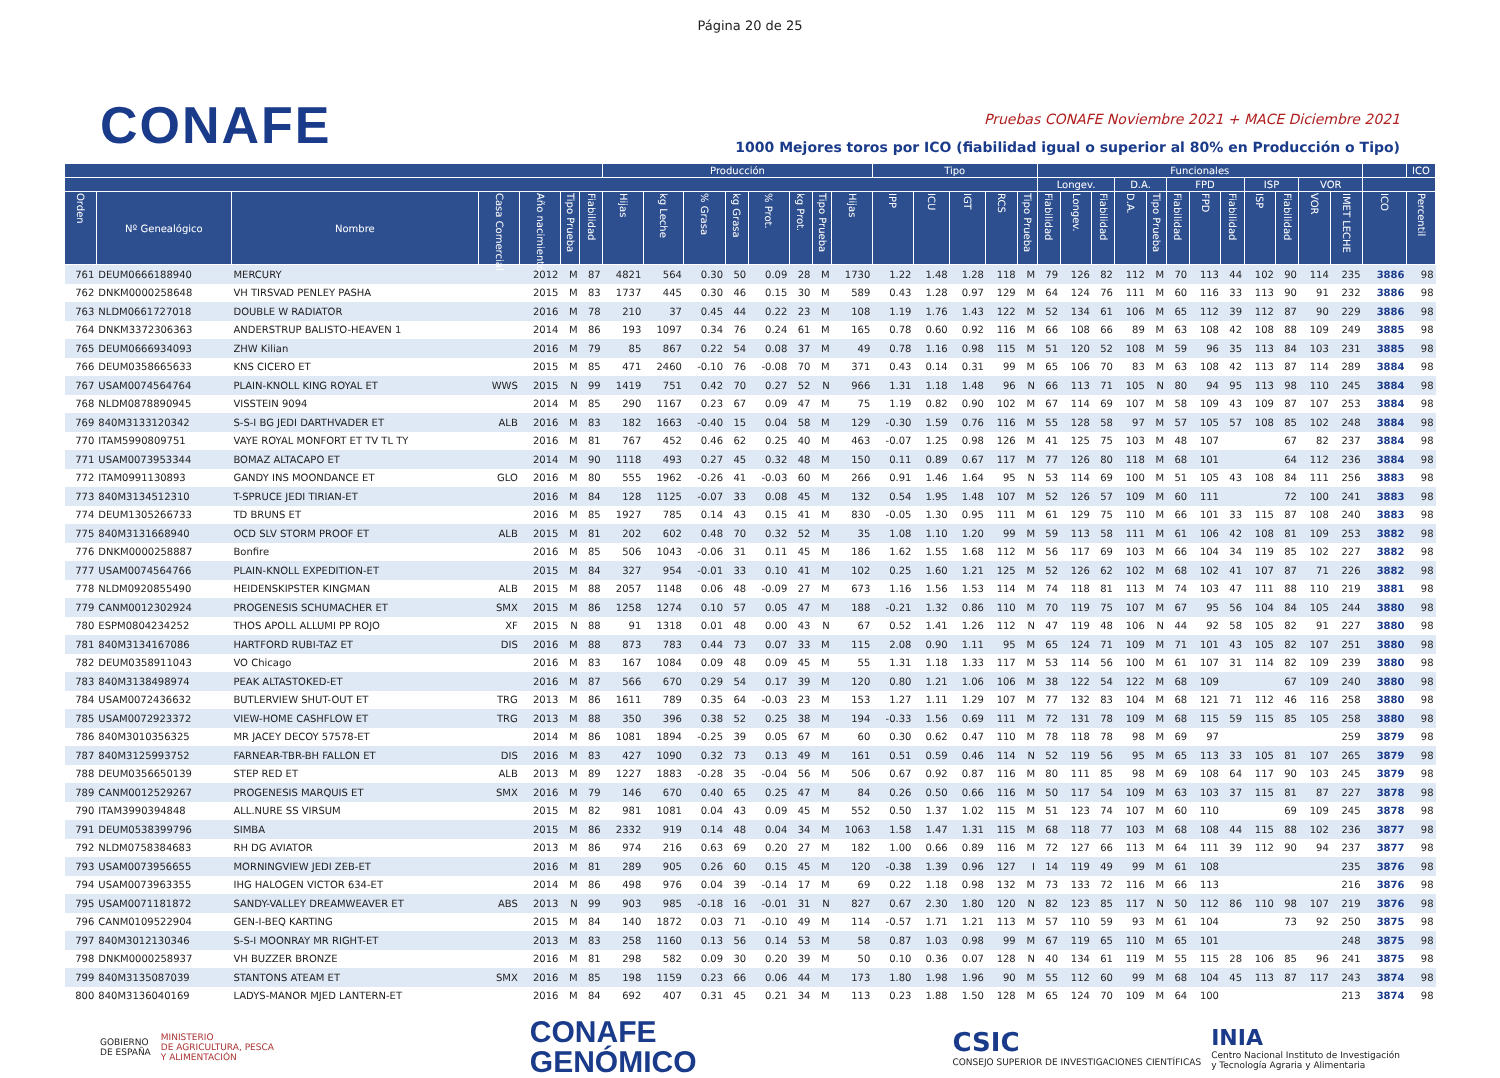Página 20 de 25
CONAFE
Pruebas CONAFE Noviembre 2021 + MACE Diciembre 2021
1000 Mejores toros por ICO (fiabilidad igual o superior al 80% en Producción o Tipo)
| | | | | | | | Producción | | | | | | | | Tipo | | | | | Funcionales | | | | | | | | | | | | | ICO |
| --- | --- | --- | --- | --- | --- | --- | --- | --- | --- | --- | --- | --- | --- | --- | --- | --- | --- | --- | --- | --- | --- | --- | --- | --- | --- | --- | --- | --- | --- | --- | --- | --- | --- |
| | | | | | | | | | | | | | | | | | | | | Longev. | | | D.A. | | FPD | | | ISP | | VOR | | | |
| Orden | Nº Genealógico | Nombre | Casa Comercial | Año nacimiento | Tipo Prueba | Fiabilidad | Hijas | kg Leche | % Grasa | kg Grasa | % Prot. | kg Prot. | Tipo Prueba | Hijas | IPP | ICU | IGT | RCS | Tipo Prueba | Fiabilidad | Longev. | Fiabilidad | D.A. | Tipo Prueba | Fiabilidad | FPD | Fiabilidad | ISP | Fiabilidad | VOR | IMET LECHE | ICO | Percentil |
| 761 | DEUM0666188940 | MERCURY | | 2012 | M | 87 | 4821 | 564 | 0.30 | 50 | 0.09 | 28 | M | 1730 | 1.22 | 1.48 | 1.28 | 118 | M | 79 | 126 | 82 | 112 | M | 70 | 113 | 44 | 102 | 90 | 114 | 235 | 3886 | 98 |
| 762 | DNKM0000258648 | VH TIRSVAD PENLEY PASHA | | 2015 | M | 83 | 1737 | 445 | 0.30 | 46 | 0.15 | 30 | M | 589 | 0.43 | 1.28 | 0.97 | 129 | M | 64 | 124 | 76 | 111 | M | 60 | 116 | 33 | 113 | 90 | 91 | 232 | 3886 | 98 |
| 763 | NLDM0661727018 | DOUBLE W RADIATOR | | 2016 | M | 78 | 210 | 37 | 0.45 | 44 | 0.22 | 23 | M | 108 | 1.19 | 1.76 | 1.43 | 122 | M | 52 | 134 | 61 | 106 | M | 65 | 112 | 39 | 112 | 87 | 90 | 229 | 3886 | 98 |
| 764 | DNKM3372306363 | ANDERSTRUP BALISTO-HEAVEN 1 | | 2014 | M | 86 | 193 | 1097 | 0.34 | 76 | 0.24 | 61 | M | 165 | 0.78 | 0.60 | 0.92 | 116 | M | 66 | 108 | 66 | 89 | M | 63 | 108 | 42 | 108 | 88 | 109 | 249 | 3885 | 98 |
| 765 | DEUM0666934093 | ZHW Kilian | | 2016 | M | 79 | 85 | 867 | 0.22 | 54 | 0.08 | 37 | M | 49 | 0.78 | 1.16 | 0.98 | 115 | M | 51 | 120 | 52 | 108 | M | 59 | 96 | 35 | 113 | 84 | 103 | 231 | 3885 | 98 |
| 766 | DEUM0358665633 | KNS CICERO ET | | 2015 | M | 85 | 471 | 2460 | -0.10 | 76 | -0.08 | 70 | M | 371 | 0.43 | 0.14 | 0.31 | 99 | M | 65 | 106 | 70 | 83 | M | 63 | 108 | 42 | 113 | 87 | 114 | 289 | 3884 | 98 |
| 767 | USAM0074564764 | PLAIN-KNOLL KING ROYAL ET | WWS | 2015 | N | 99 | 1419 | 751 | 0.42 | 70 | 0.27 | 52 | N | 966 | 1.31 | 1.18 | 1.48 | 96 | N | 66 | 113 | 71 | 105 | N | 80 | 94 | 95 | 113 | 98 | 110 | 245 | 3884 | 98 |
| 768 | NLDM0878890945 | VISSTEIN 9094 | | 2014 | M | 85 | 290 | 1167 | 0.23 | 67 | 0.09 | 47 | M | 75 | 1.19 | 0.82 | 0.90 | 102 | M | 67 | 114 | 69 | 107 | M | 58 | 109 | 43 | 109 | 87 | 107 | 253 | 3884 | 98 |
| 769 | 840M3133120342 | S-S-I BG JEDI DARTHVADER ET | ALB | 2016 | M | 83 | 182 | 1663 | -0.40 | 15 | 0.04 | 58 | M | 129 | -0.30 | 1.59 | 0.76 | 116 | M | 55 | 128 | 58 | 97 | M | 57 | 105 | 57 | 108 | 85 | 102 | 248 | 3884 | 98 |
| 770 | ITAM5990809751 | VAYE ROYAL MONFORT ET TV TL TY | | 2016 | M | 81 | 767 | 452 | 0.46 | 62 | 0.25 | 40 | M | 463 | -0.07 | 1.25 | 0.98 | 126 | M | 41 | 125 | 75 | 103 | M | 48 | 107 | | | 67 | 82 | 237 | 3884 | 98 |
| 771 | USAM0073953344 | BOMAZ ALTACAPO ET | | 2014 | M | 90 | 1118 | 493 | 0.27 | 45 | 0.32 | 48 | M | 150 | 0.11 | 0.89 | 0.67 | 117 | M | 77 | 126 | 80 | 118 | M | 68 | 101 | | | 64 | 112 | 236 | 3884 | 98 |
| 772 | ITAM0991130893 | GANDY INS MOONDANCE ET | GLO | 2016 | M | 80 | 555 | 1962 | -0.26 | 41 | -0.03 | 60 | M | 266 | 0.91 | 1.46 | 1.64 | 95 | N | 53 | 114 | 69 | 100 | M | 51 | 105 | 43 | 108 | 84 | 111 | 256 | 3883 | 98 |
| 773 | 840M3134512310 | T-SPRUCE JEDI TIRIAN-ET | | 2016 | M | 84 | 128 | 1125 | -0.07 | 33 | 0.08 | 45 | M | 132 | 0.54 | 1.95 | 1.48 | 107 | M | 52 | 126 | 57 | 109 | M | 60 | 111 | | | 72 | 100 | 241 | 3883 | 98 |
| 774 | DEUM1305266733 | TD BRUNS ET | | 2016 | M | 85 | 1927 | 785 | 0.14 | 43 | 0.15 | 41 | M | 830 | -0.05 | 1.30 | 0.95 | 111 | M | 61 | 129 | 75 | 110 | M | 66 | 101 | 33 | 115 | 87 | 108 | 240 | 3883 | 98 |
| 775 | 840M3131668940 | OCD SLV STORM PROOF ET | ALB | 2015 | M | 81 | 202 | 602 | 0.48 | 70 | 0.32 | 52 | M | 35 | 1.08 | 1.10 | 1.20 | 99 | M | 59 | 113 | 58 | 111 | M | 61 | 106 | 42 | 108 | 81 | 109 | 253 | 3882 | 98 |
| 776 | DNKM0000258887 | Bonfire | | 2016 | M | 85 | 506 | 1043 | -0.06 | 31 | 0.11 | 45 | M | 186 | 1.62 | 1.55 | 1.68 | 112 | M | 56 | 117 | 69 | 103 | M | 66 | 104 | 34 | 119 | 85 | 102 | 227 | 3882 | 98 |
| 777 | USAM0074564766 | PLAIN-KNOLL EXPEDITION-ET | | 2015 | M | 84 | 327 | 954 | -0.01 | 33 | 0.10 | 41 | M | 102 | 0.25 | 1.60 | 1.21 | 125 | M | 52 | 126 | 62 | 102 | M | 68 | 102 | 41 | 107 | 87 | 71 | 226 | 3882 | 98 |
| 778 | NLDM0920855490 | HEIDENSKIPSTER KINGMAN | ALB | 2015 | M | 88 | 2057 | 1148 | 0.06 | 48 | -0.09 | 27 | M | 673 | 1.16 | 1.56 | 1.53 | 114 | M | 74 | 118 | 81 | 113 | M | 74 | 103 | 47 | 111 | 88 | 110 | 219 | 3881 | 98 |
| 779 | CANM0012302924 | PROGENESIS SCHUMACHER ET | SMX | 2015 | M | 86 | 1258 | 1274 | 0.10 | 57 | 0.05 | 47 | M | 188 | -0.21 | 1.32 | 0.86 | 110 | M | 70 | 119 | 75 | 107 | M | 67 | 95 | 56 | 104 | 84 | 105 | 244 | 3880 | 98 |
| 780 | ESPM0804234252 | THOS APOLL ALLUMI PP ROJO | XF | 2015 | N | 88 | 91 | 1318 | 0.01 | 48 | 0.00 | 43 | N | 67 | 0.52 | 1.41 | 1.26 | 112 | N | 47 | 119 | 48 | 106 | N | 44 | 92 | 58 | 105 | 82 | 91 | 227 | 3880 | 98 |
| 781 | 840M3134167086 | HARTFORD RUBI-TAZ ET | DIS | 2016 | M | 88 | 873 | 783 | 0.44 | 73 | 0.07 | 33 | M | 115 | 2.08 | 0.90 | 1.11 | 95 | M | 65 | 124 | 71 | 109 | M | 71 | 101 | 43 | 105 | 82 | 107 | 251 | 3880 | 98 |
| 782 | DEUM0358911043 | VO Chicago | | 2016 | M | 83 | 167 | 1084 | 0.09 | 48 | 0.09 | 45 | M | 55 | 1.31 | 1.18 | 1.33 | 117 | M | 53 | 114 | 56 | 100 | M | 61 | 107 | 31 | 114 | 82 | 109 | 239 | 3880 | 98 |
| 783 | 840M3138498974 | PEAK ALTASTOKED-ET | | 2016 | M | 87 | 566 | 670 | 0.29 | 54 | 0.17 | 39 | M | 120 | 0.80 | 1.21 | 1.06 | 106 | M | 38 | 122 | 54 | 122 | M | 68 | 109 | | | 67 | 109 | 240 | 3880 | 98 |
| 784 | USAM0072436632 | BUTLERVIEW SHUT-OUT ET | TRG | 2013 | M | 86 | 1611 | 789 | 0.35 | 64 | -0.03 | 23 | M | 153 | 1.27 | 1.11 | 1.29 | 107 | M | 77 | 132 | 83 | 104 | M | 68 | 121 | 71 | 112 | 46 | 116 | 258 | 3880 | 98 |
| 785 | USAM0072923372 | VIEW-HOME CASHFLOW ET | TRG | 2013 | M | 88 | 350 | 396 | 0.38 | 52 | 0.25 | 38 | M | 194 | -0.33 | 1.56 | 0.69 | 111 | M | 72 | 131 | 78 | 109 | M | 68 | 115 | 59 | 115 | 85 | 105 | 258 | 3880 | 98 |
| 786 | 840M3010356325 | MR JACEY DECOY 57578-ET | | 2014 | M | 86 | 1081 | 1894 | -0.25 | 39 | 0.05 | 67 | M | 60 | 0.30 | 0.62 | 0.47 | 110 | M | 78 | 118 | 78 | 98 | M | 69 | 97 | | | | | 259 | 3879 | 98 |
| 787 | 840M3125993752 | FARNEAR-TBR-BH FALLON ET | DIS | 2016 | M | 83 | 427 | 1090 | 0.32 | 73 | 0.13 | 49 | M | 161 | 0.51 | 0.59 | 0.46 | 114 | N | 52 | 119 | 56 | 95 | M | 65 | 113 | 33 | 105 | 81 | 107 | 265 | 3879 | 98 |
| 788 | DEUM0356650139 | STEP RED ET | ALB | 2013 | M | 89 | 1227 | 1883 | -0.28 | 35 | -0.04 | 56 | M | 506 | 0.67 | 0.92 | 0.87 | 116 | M | 80 | 111 | 85 | 98 | M | 69 | 108 | 64 | 117 | 90 | 103 | 245 | 3879 | 98 |
| 789 | CANM0012529267 | PROGENESIS MARQUIS ET | SMX | 2016 | M | 79 | 146 | 670 | 0.40 | 65 | 0.25 | 47 | M | 84 | 0.26 | 0.50 | 0.66 | 116 | M | 50 | 117 | 54 | 109 | M | 63 | 103 | 37 | 115 | 81 | 87 | 227 | 3878 | 98 |
| 790 | ITAM3990394848 | ALL.NURE SS VIRSUM | | 2015 | M | 82 | 981 | 1081 | 0.04 | 43 | 0.09 | 45 | M | 552 | 0.50 | 1.37 | 1.02 | 115 | M | 51 | 123 | 74 | 107 | M | 60 | 110 | | | 69 | 109 | 245 | 3878 | 98 |
| 791 | DEUM0538399796 | SIMBA | | 2015 | M | 86 | 2332 | 919 | 0.14 | 48 | 0.04 | 34 | M | 1063 | 1.58 | 1.47 | 1.31 | 115 | M | 68 | 118 | 77 | 103 | M | 68 | 108 | 44 | 115 | 88 | 102 | 236 | 3877 | 98 |
| 792 | NLDM0758384683 | RH DG AVIATOR | | 2013 | M | 86 | 974 | 216 | 0.63 | 69 | 0.20 | 27 | M | 182 | 1.00 | 0.66 | 0.89 | 116 | M | 72 | 127 | 66 | 113 | M | 64 | 111 | 39 | 112 | 90 | 94 | 237 | 3877 | 98 |
| 793 | USAM0073956655 | MORNINGVIEW JEDI ZEB-ET | | 2016 | M | 81 | 289 | 905 | 0.26 | 60 | 0.15 | 45 | M | 120 | -0.38 | 1.39 | 0.96 | 127 | I | 14 | 119 | 49 | 99 | M | 61 | 108 | | | | | 235 | 3876 | 98 |
| 794 | USAM0073963355 | IHG HALOGEN VICTOR 634-ET | | 2014 | M | 86 | 498 | 976 | 0.04 | 39 | -0.14 | 17 | M | 69 | 0.22 | 1.18 | 0.98 | 132 | M | 73 | 133 | 72 | 116 | M | 66 | 113 | | | | | 216 | 3876 | 98 |
| 795 | USAM0071181872 | SANDY-VALLEY DREAMWEAVER ET | ABS | 2013 | N | 99 | 903 | 985 | -0.18 | 16 | -0.01 | 31 | N | 827 | 0.67 | 2.30 | 1.80 | 120 | N | 82 | 123 | 85 | 117 | N | 50 | 112 | 86 | 110 | 98 | 107 | 219 | 3876 | 98 |
| 796 | CANM0109522904 | GEN-I-BEQ KARTING | | 2015 | M | 84 | 140 | 1872 | 0.03 | 71 | -0.10 | 49 | M | 114 | -0.57 | 1.71 | 1.21 | 113 | M | 57 | 110 | 59 | 93 | M | 61 | 104 | | | 73 | 92 | 250 | 3875 | 98 |
| 797 | 840M3012130346 | S-S-I MOONRAY MR RIGHT-ET | | 2013 | M | 83 | 258 | 1160 | 0.13 | 56 | 0.14 | 53 | M | 58 | 0.87 | 1.03 | 0.98 | 99 | M | 67 | 119 | 65 | 110 | M | 65 | 101 | | | | | 248 | 3875 | 98 |
| 798 | DNKM0000258937 | VH BUZZER BRONZE | | 2016 | M | 81 | 298 | 582 | 0.09 | 30 | 0.20 | 39 | M | 50 | 0.10 | 0.36 | 0.07 | 128 | N | 40 | 134 | 61 | 119 | M | 55 | 115 | 28 | 106 | 85 | 96 | 241 | 3875 | 98 |
| 799 | 840M3135087039 | STANTONS ATEAM ET | SMX | 2016 | M | 85 | 198 | 1159 | 0.23 | 66 | 0.06 | 44 | M | 173 | 1.80 | 1.98 | 1.96 | 90 | M | 55 | 112 | 60 | 99 | M | 68 | 104 | 45 | 113 | 87 | 117 | 243 | 3874 | 98 |
| 800 | 840M3136040169 | LADYS-MANOR MJED LANTERN-ET | | 2016 | M | 84 | 692 | 407 | 0.31 | 45 | 0.21 | 34 | M | 113 | 0.23 | 1.88 | 1.50 | 128 | M | 65 | 124 | 70 | 109 | M | 64 | 100 | | | | | 213 | 3874 | 98 |
GOBIERNO
DE ESPAÑA
MINISTERIO
DE AGRICULTURA, PESCA
Y ALIMENTACIÓN
CONAFE
GENÓMICO
CSIC
CONSEJO SUPERIOR DE INVESTIGACIONES CIENTÍFICAS
INIA
Centro Nacional Instituto de Investigación
y Tecnología Agraria y Alimentaria